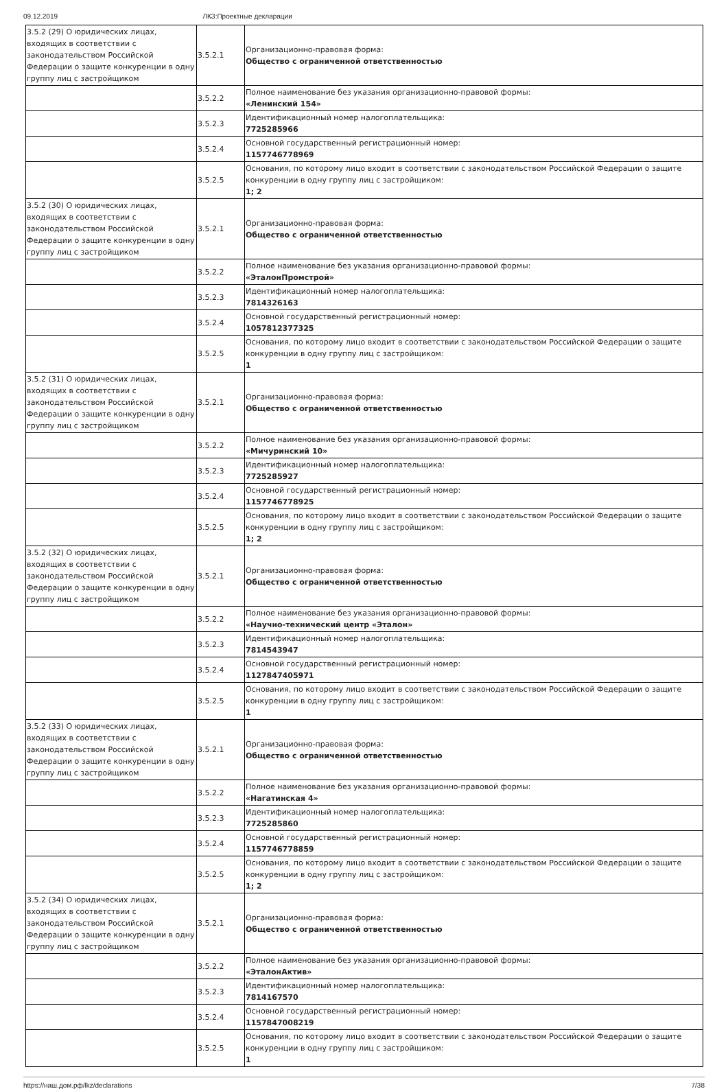09.12.2019 ЛКЗ:Проектные декларации
| 3.5.2 (29) О юридических лицах, входящих в соответствии с законодательством Российской Федерации о защите конкуренции в одну группу лиц с застройщиком | 3.5.2.1 | Организационно-правовая форма: Общество с ограниченной ответственностью |
| | 3.5.2.2 | Полное наименование без указания организационно-правовой формы: «Ленинский 154» |
| | 3.5.2.3 | Идентификационный номер налогоплательщика: 7725285966 |
| | 3.5.2.4 | Основной государственный регистрационный номер: 1157746778969 |
| | 3.5.2.5 | Основания, по которому лицо входит в соответствии с законодательством Российской Федерации о защите конкуренции в одну группу лиц с застройщиком: 1; 2 |
| 3.5.2 (30) О юридических лицах, входящих в соответствии с законодательством Российской Федерации о защите конкуренции в одну группу лиц с застройщиком | 3.5.2.1 | Организационно-правовая форма: Общество с ограниченной ответственностью |
| | 3.5.2.2 | Полное наименование без указания организационно-правовой формы: «ЭталонПромстрой» |
| | 3.5.2.3 | Идентификационный номер налогоплательщика: 7814326163 |
| | 3.5.2.4 | Основной государственный регистрационный номер: 1057812377325 |
| | 3.5.2.5 | Основания, по которому лицо входит в соответствии с законодательством Российской Федерации о защите конкуренции в одну группу лиц с застройщиком: 1 |
| 3.5.2 (31) О юридических лицах, входящих в соответствии с законодательством Российской Федерации о защите конкуренции в одну группу лиц с застройщиком | 3.5.2.1 | Организационно-правовая форма: Общество с ограниченной ответственностью |
| | 3.5.2.2 | Полное наименование без указания организационно-правовой формы: «Мичуринский 10» |
| | 3.5.2.3 | Идентификационный номер налогоплательщика: 7725285927 |
| | 3.5.2.4 | Основной государственный регистрационный номер: 1157746778925 |
| | 3.5.2.5 | Основания, по которому лицо входит в соответствии с законодательством Российской Федерации о защите конкуренции в одну группу лиц с застройщиком: 1; 2 |
| 3.5.2 (32) О юридических лицах, входящих в соответствии с законодательством Российской Федерации о защите конкуренции в одну группу лиц с застройщиком | 3.5.2.1 | Организационно-правовая форма: Общество с ограниченной ответственностью |
| | 3.5.2.2 | Полное наименование без указания организационно-правовой формы: «Научно-технический центр «Эталон» |
| | 3.5.2.3 | Идентификационный номер налогоплательщика: 7814543947 |
| | 3.5.2.4 | Основной государственный регистрационный номер: 1127847405971 |
| | 3.5.2.5 | Основания, по которому лицо входит в соответствии с законодательством Российской Федерации о защите конкуренции в одну группу лиц с застройщиком: 1 |
| 3.5.2 (33) О юридических лицах, входящих в соответствии с законодательством Российской Федерации о защите конкуренции в одну группу лиц с застройщиком | 3.5.2.1 | Организационно-правовая форма: Общество с ограниченной ответственностью |
| | 3.5.2.2 | Полное наименование без указания организационно-правовой формы: «Нагатинская 4» |
| | 3.5.2.3 | Идентификационный номер налогоплательщика: 7725285860 |
| | 3.5.2.4 | Основной государственный регистрационный номер: 1157746778859 |
| | 3.5.2.5 | Основания, по которому лицо входит в соответствии с законодательством Российской Федерации о защите конкуренции в одну группу лиц с застройщиком: 1; 2 |
| 3.5.2 (34) О юридических лицах, входящих в соответствии с законодательством Российской Федерации о защите конкуренции в одну группу лиц с застройщиком | 3.5.2.1 | Организационно-правовая форма: Общество с ограниченной ответственностью |
| | 3.5.2.2 | Полное наименование без указания организационно-правовой формы: «ЭталонАктив» |
| | 3.5.2.3 | Идентификационный номер налогоплательщика: 7814167570 |
| | 3.5.2.4 | Основной государственный регистрационный номер: 1157847008219 |
| | 3.5.2.5 | Основания, по которому лицо входит в соответствии с законодательством Российской Федерации о защите конкуренции в одну группу лиц с застройщиком: 1 |
https://наш.дом.рф/lkz/declarations 7/38